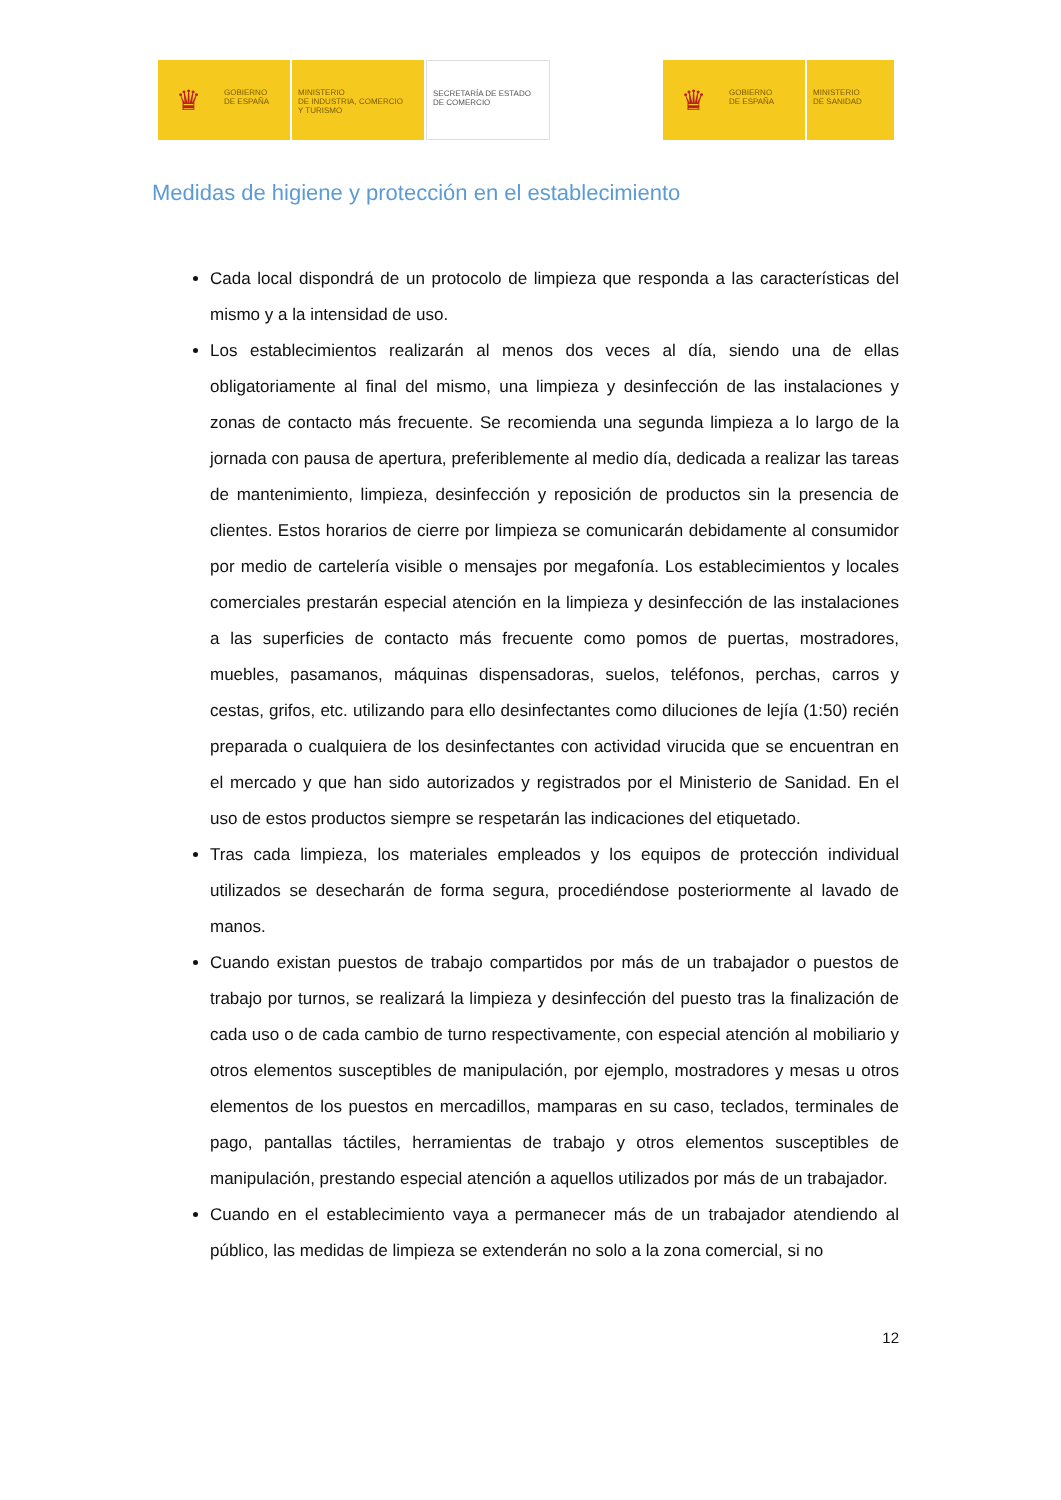♛
GOBIERNO
DE ESPAÑA
MINISTERIO
DE INDUSTRIA, COMERCIO
Y TURISMO
SECRETARÍA DE ESTADO
DE COMERCIO
♛
GOBIERNO
DE ESPAÑA
MINISTERIO
DE SANIDAD
Medidas de higiene y protección en el establecimiento
Cada local dispondrá de un protocolo de limpieza que responda a las características del mismo y a la intensidad de uso.
Los establecimientos realizarán al menos dos veces al día, siendo una de ellas obligatoriamente al final del mismo, una limpieza y desinfección de las instalaciones y zonas de contacto más frecuente. Se recomienda una segunda limpieza a lo largo de la jornada con pausa de apertura, preferiblemente al medio día, dedicada a realizar las tareas de mantenimiento, limpieza, desinfección y reposición de productos sin la presencia de clientes. Estos horarios de cierre por limpieza se comunicarán debidamente al consumidor por medio de cartelería visible o mensajes por megafonía. Los establecimientos y locales comerciales prestarán especial atención en la limpieza y desinfección de las instalaciones a las superficies de contacto más frecuente como pomos de puertas, mostradores, muebles, pasamanos, máquinas dispensadoras, suelos, teléfonos, perchas, carros y cestas, grifos, etc. utilizando para ello desinfectantes como diluciones de lejía (1:50) recién preparada o cualquiera de los desinfectantes con actividad virucida que se encuentran en el mercado y que han sido autorizados y registrados por el Ministerio de Sanidad. En el uso de estos productos siempre se respetarán las indicaciones del etiquetado.
Tras cada limpieza, los materiales empleados y los equipos de protección individual utilizados se desecharán de forma segura, procediéndose posteriormente al lavado de manos.
Cuando existan puestos de trabajo compartidos por más de un trabajador o puestos de trabajo por turnos, se realizará la limpieza y desinfección del puesto tras la finalización de cada uso o de cada cambio de turno respectivamente, con especial atención al mobiliario y otros elementos susceptibles de manipulación, por ejemplo, mostradores y mesas u otros elementos de los puestos en mercadillos, mamparas en su caso, teclados, terminales de pago, pantallas táctiles, herramientas de trabajo y otros elementos susceptibles de manipulación, prestando especial atención a aquellos utilizados por más de un trabajador.
Cuando en el establecimiento vaya a permanecer más de un trabajador atendiendo al público, las medidas de limpieza se extenderán no solo a la zona comercial, si no
12